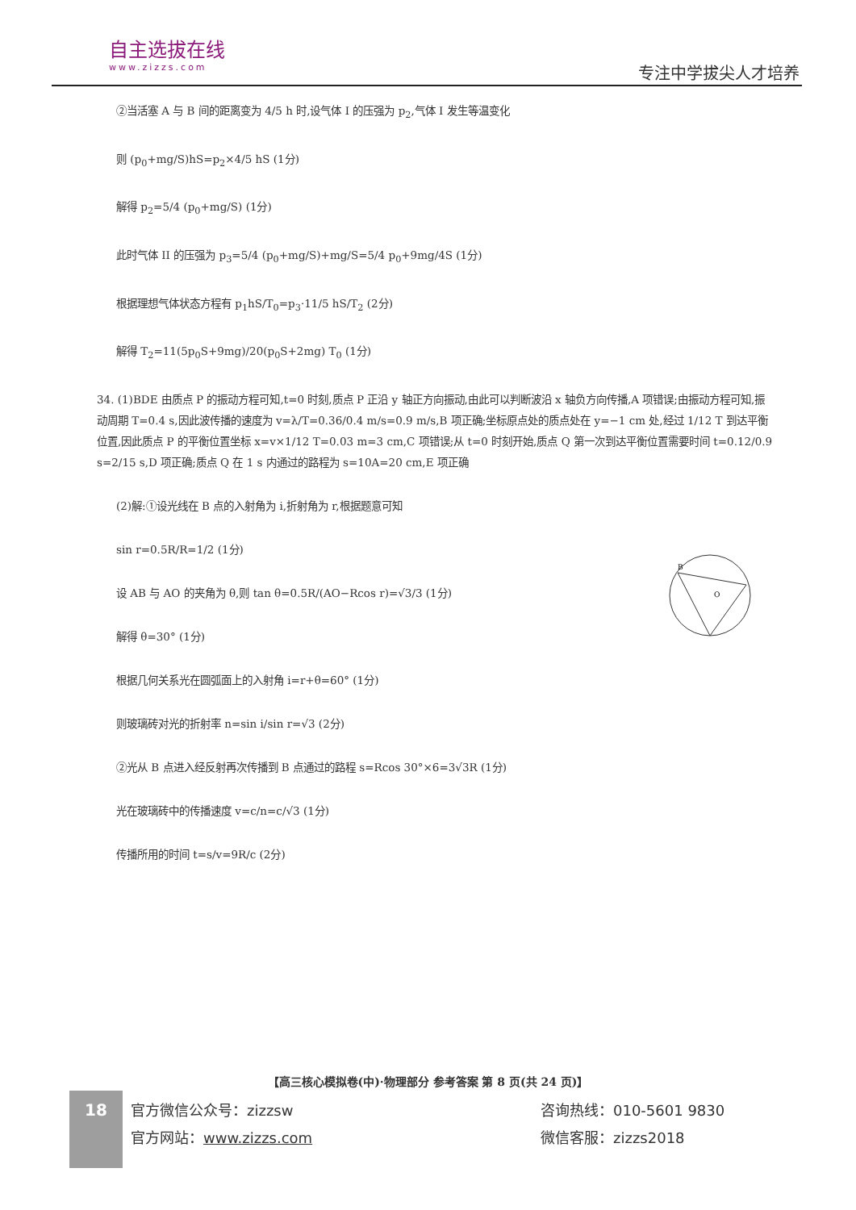自主选拔在线
www.zizzs.com
专注中学拔尖人才培养
②当活塞 A 与 B 间的距离变为 4/5 h 时,设气体 I 的压强为 p<sub>2</sub>,气体 I 发生等温变化
则 (p<sub>0</sub>+mg/S)hS=p<sub>2</sub>×4/5 hS (1分)
解得 p<sub>2</sub>=5/4 (p<sub>0</sub>+mg/S) (1分)
此时气体 II 的压强为 p<sub>3</sub>=5/4 (p<sub>0</sub>+mg/S)+mg/S=5/4 p<sub>0</sub>+9mg/4S (1分)
根据理想气体状态方程有 p<sub>1</sub>hS/T<sub>0</sub>=p<sub>3</sub>·11/5 hS/T<sub>2</sub> (2分)
解得 T<sub>2</sub>=11(5p<sub>0</sub>S+9mg)/20(p<sub>0</sub>S+2mg) T<sub>0</sub> (1分)
34. (1)BDE 由质点 P 的振动方程可知,t=0 时刻,质点 P 正沿 y 轴正方向振动,由此可以判断波沿 x 轴负方向传播,A 项错误;由振动方程可知,振动周期 T=0.4 s,因此波传播的速度为 v=λ/T=0.36/0.4 m/s=0.9 m/s,B 项正确;坐标原点处的质点处在 y=−1 cm 处,经过 1/12 T 到达平衡位置,因此质点 P 的平衡位置坐标 x=v×1/12 T=0.03 m=3 cm,C 项错误;从 t=0 时刻开始,质点 Q 第一次到达平衡位置需要时间 t=0.12/0.9 s=2/15 s,D 项正确;质点 Q 在 1 s 内通过的路程为 s=10A=20 cm,E 项正确
(2)解:①设光线在 B 点的入射角为 i,折射角为 r,根据题意可知
sin r=0.5R/R=1/2 (1分)
设 AB 与 AO 的夹角为 θ,则 tan θ=0.5R/(AO−Rcos r)=√3/3 (1分)
解得 θ=30° (1分)
根据几何关系光在圆弧面上的入射角 i=r+θ=60° (1分)
则玻璃砖对光的折射率 n=sin i/sin r=√3 (2分)
②光从 B 点进入经反射再次传播到 B 点通过的路程 s=Rcos 30°×6=3√3R (1分)
光在玻璃砖中的传播速度 v=c/n=c/√3 (1分)
传播所用的时间 t=s/v=9R/c (2分)
B
O
【高三核心模拟卷(中)·物理部分 参考答案 第 8 页(共 24 页)】
18
官方微信公众号：zizzsw
官方网站：www.zizzs.com
咨询热线：010-5601 9830
微信客服：zizzs2018